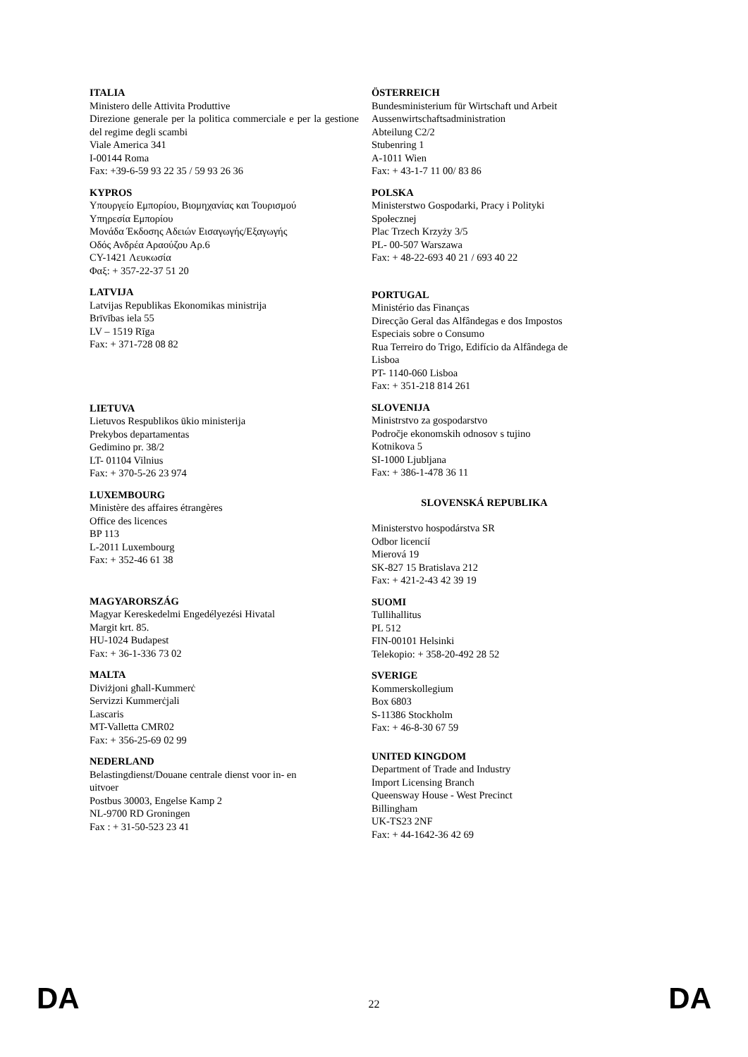ITALIA
Ministero delle Attivita Produttive
Direzione generale per la politica commerciale e per la gestione del regime degli scambi
Viale America 341
I-00144 Roma
Fax: +39-6-59 93 22 35 / 59 93 26 36
KYPROS
Υπουργείο Εμπορίου, Βιομηχανίας και Τουρισμού
Υπηρεσία Εμπορίου
Μονάδα Έκδοσης Αδειών Εισαγωγής/Εξαγωγής
Οδός Ανδρέα Αραούζου Αρ.6
CY-1421 Λευκωσία
Φαξ: + 357-22-37 51 20
LATVIJA
Latvijas Republikas Ekonomikas ministrija
Brīvības iela 55
LV – 1519 Rīga
Fax: + 371-728 08 82
LIETUVA
Lietuvos Respublikos ūkio ministerija
Prekybos departamentas
Gedimino pr. 38/2
LT- 01104 Vilnius
Fax: + 370-5-26 23 974
LUXEMBOURG
Ministère des affaires étrangères
Office des licences
BP 113
L-2011 Luxembourg
Fax: + 352-46 61 38
MAGYARORSZÁG
Magyar Kereskedelmi Engedélyezési Hivatal
Margit krt. 85.
HU-1024 Budapest
Fax: + 36-1-336 73 02
MALTA
Diviżjoni għall-Kummerċ
Servizzi Kummerċjali
Lascaris
MT-Valletta CMR02
Fax: + 356-25-69 02 99
NEDERLAND
Belastingdienst/Douane centrale dienst voor in- en
uitvoer
Postbus 30003, Engelse Kamp 2
NL-9700 RD Groningen
Fax : + 31-50-523 23 41
ÖSTERREICH
Bundesministerium für Wirtschaft und Arbeit
Aussenwirtschaftsadministration
Abteilung C2/2
Stubenring 1
A-1011 Wien
Fax: + 43-1-7 11 00/ 83 86
POLSKA
Ministerstwo Gospodarki, Pracy i Polityki
Społecznej
Plac Trzech Krzyży 3/5
PL- 00-507 Warszawa
Fax: + 48-22-693 40 21 / 693 40 22
PORTUGAL
Ministério das Finanças
Direcção Geral das Alfândegas e dos Impostos
Especiais sobre o Consumo
Rua Terreiro do Trigo, Edifício da Alfândega de
Lisboa
PT- 1140-060 Lisboa
Fax: + 351-218 814 261
SLOVENIJA
Ministrstvo za gospodarstvo
Področje ekonomskih odnosov s tujino
Kotnikova 5
SI-1000 Ljubljana
Fax: + 386-1-478 36 11
SLOVENSKÁ REPUBLIKA
Ministerstvo hospodárstva SR
Odbor licencií
Mierová 19
SK-827 15 Bratislava 212
Fax: + 421-2-43 42 39 19
SUOMI
Tullihallitus
PL 512
FIN-00101 Helsinki
Telekopio: + 358-20-492 28 52
SVERIGE
Kommerskollegium
Box 6803
S-11386 Stockholm
Fax: + 46-8-30 67 59
UNITED KINGDOM
Department of Trade and Industry
Import Licensing Branch
Queensway House - West Precinct
Billingham
UK-TS23 2NF
Fax: + 44-1642-36 42 69
DA 22 DA